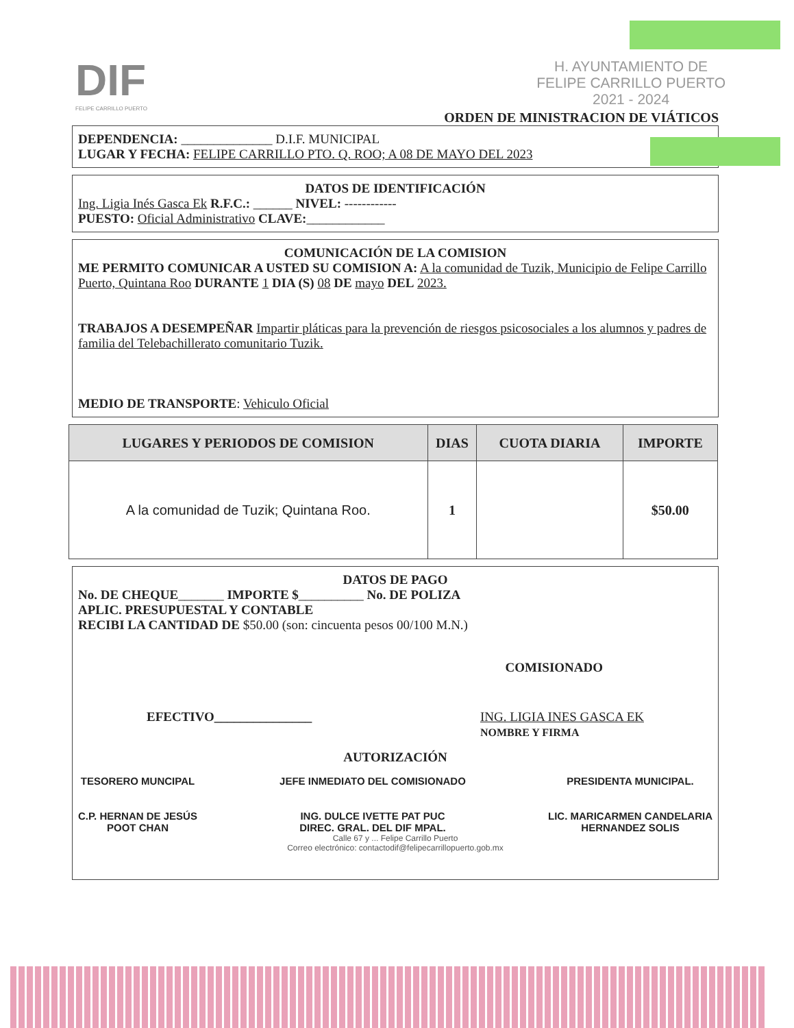DIF
FELIPE CARRILLO PUERTO
H. AYUNTAMIENTO DE
FELIPE CARRILLO PUERTO
2021 - 2024
ORDEN DE MINISTRACION DE VIÁTICOS
DEPENDENCIA: ______________ D.I.F. MUNICIPAL
LUGAR Y FECHA: FELIPE CARRILLO PTO. Q. ROO; A 08 DE MAYO DEL 2023
DATOS DE IDENTIFICACIÓN
Ing. Ligia Inés Gasca Ek R.F.C.: ______ NIVEL: ------------
PUESTO: Oficial Administrativo CLAVE:____________
COMUNICACIÓN DE LA COMISION
ME PERMITO COMUNICAR A USTED SU COMISION A: A la comunidad de Tuzik, Municipio de Felipe Carrillo Puerto, Quintana Roo DURANTE 1 DIA (S) 08 DE mayo DEL 2023.
TRABAJOS A DESEMPEÑAR Impartir pláticas para la prevención de riesgos psicosociales a los alumnos y padres de familia del Telebachillerato comunitario Tuzik.
MEDIO DE TRANSPORTE: Vehiculo Oficial
| LUGARES Y PERIODOS DE COMISION | DIAS | CUOTA DIARIA | IMPORTE |
| --- | --- | --- | --- |
| A la comunidad de Tuzik; Quintana Roo. | 1 | | $50.00 |
DATOS DE PAGO
No. DE CHEQUE_______ IMPORTE $__________ No. DE POLIZA
APLIC. PRESUPUESTAL Y CONTABLE
RECIBI LA CANTIDAD DE $50.00 (son: cincuenta pesos 00/100 M.N.)
COMISIONADO
EFECTIVO_______________ ING. LIGIA INES GASCA EK
NOMBRE Y FIRMA
AUTORIZACIÓN
TESORERO MUNCIPAL
C.P. HERNAN DE JESÚS
POOT CHAN
JEFE INMEDIATO DEL COMISIONADO
ING. DULCE IVETTE PAT PUC
DIREC. GRAL. DEL DIF MPAL.
PRESIDENTA MUNICIPAL.
LIC. MARICARMEN CANDELARIA
HERNANDEZ SOLIS
Calle 67 y ... Felipe Carrillo Puerto
Correo electrónico: contactodif@felipecarrillopuerto.gob.mx